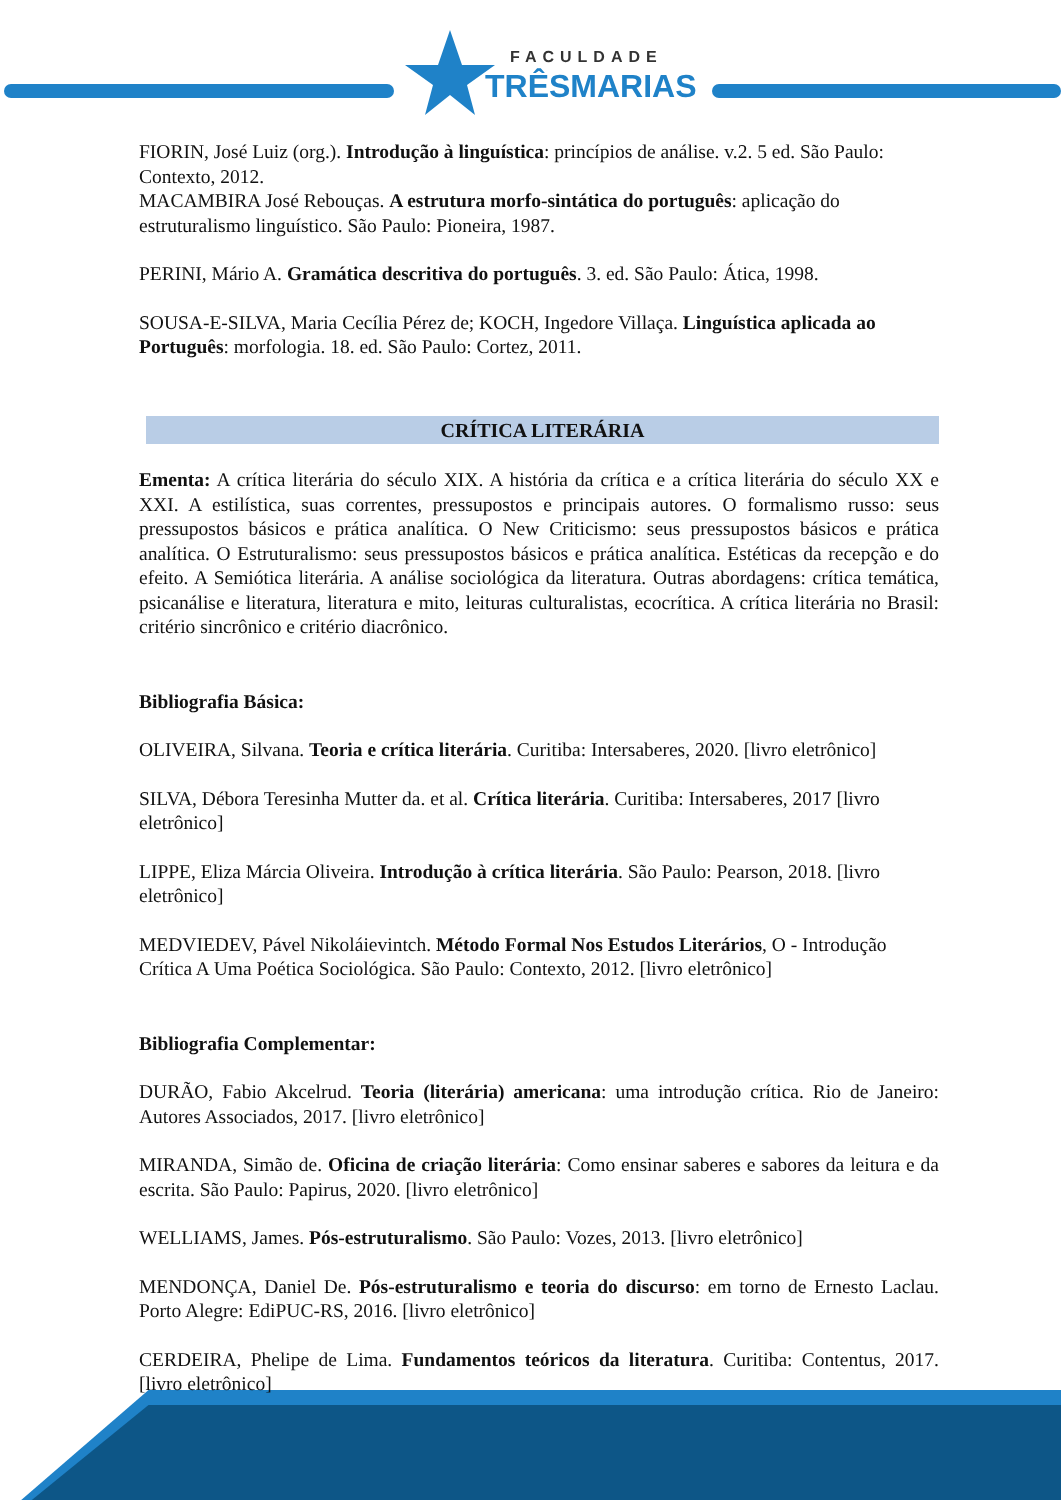FACULDADE
TRÊSMARIAS
FIORIN, José Luiz (org.). Introdução à linguística: princípios de análise. v.2. 5 ed. São Paulo: Contexto, 2012.
MACAMBIRA José Rebouças. A estrutura morfo-sintática do português: aplicação do estruturalismo linguístico. São Paulo: Pioneira, 1987.
PERINI, Mário A. Gramática descritiva do português. 3. ed. São Paulo: Ática, 1998.
SOUSA-E-SILVA, Maria Cecília Pérez de; KOCH, Ingedore Villaça. Linguística aplicada ao Português: morfologia. 18. ed. São Paulo: Cortez, 2011.
CRÍTICA LITERÁRIA
Ementa: A crítica literária do século XIX. A história da crítica e a crítica literária do século XX e XXI. A estilística, suas correntes, pressupostos e principais autores. O formalismo russo: seus pressupostos básicos e prática analítica. O New Criticismo: seus pressupostos básicos e prática analítica. O Estruturalismo: seus pressupostos básicos e prática analítica. Estéticas da recepção e do efeito. A Semiótica literária. A análise sociológica da literatura. Outras abordagens: crítica temática, psicanálise e literatura, literatura e mito, leituras culturalistas, ecocrítica. A crítica literária no Brasil: critério sincrônico e critério diacrônico.
Bibliografia Básica:
OLIVEIRA, Silvana. Teoria e crítica literária. Curitiba: Intersaberes, 2020. [livro eletrônico]
SILVA, Débora Teresinha Mutter da. et al. Crítica literária. Curitiba: Intersaberes, 2017 [livro eletrônico]
LIPPE, Eliza Márcia Oliveira. Introdução à crítica literária. São Paulo: Pearson, 2018. [livro eletrônico]
MEDVIEDEV, Pável Nikoláievintch. Método Formal Nos Estudos Literários, O - Introdução Crítica A Uma Poética Sociológica. São Paulo: Contexto, 2012. [livro eletrônico]
Bibliografia Complementar:
DURÃO, Fabio Akcelrud. Teoria (literária) americana: uma introdução crítica. Rio de Janeiro: Autores Associados, 2017. [livro eletrônico]
MIRANDA, Simão de. Oficina de criação literária: Como ensinar saberes e sabores da leitura e da escrita. São Paulo: Papirus, 2020. [livro eletrônico]
WELLIAMS, James. Pós-estruturalismo. São Paulo: Vozes, 2013. [livro eletrônico]
MENDONÇA, Daniel De. Pós-estruturalismo e teoria do discurso: em torno de Ernesto Laclau. Porto Alegre: EdiPUC-RS, 2016. [livro eletrônico]
CERDEIRA, Phelipe de Lima. Fundamentos teóricos da literatura. Curitiba: Contentus, 2017. [livro eletrônico]